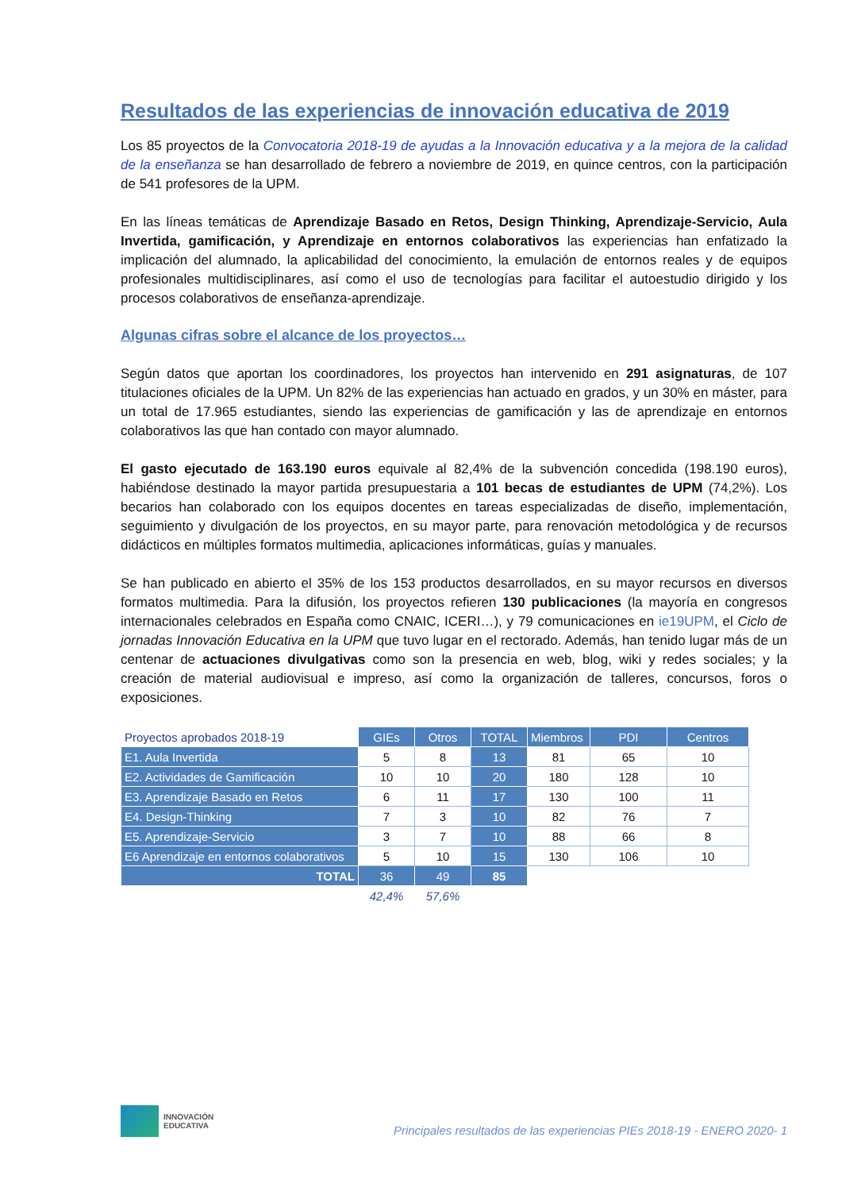Resultados de las experiencias de innovación educativa de 2019
Los 85 proyectos de la Convocatoria 2018-19 de ayudas a la Innovación educativa y a la mejora de la calidad de la enseñanza se han desarrollado de febrero a noviembre de 2019, en quince centros, con la participación de 541 profesores de la UPM.
En las líneas temáticas de Aprendizaje Basado en Retos, Design Thinking, Aprendizaje-Servicio, Aula Invertida, gamificación, y Aprendizaje en entornos colaborativos las experiencias han enfatizado la implicación del alumnado, la aplicabilidad del conocimiento, la emulación de entornos reales y de equipos profesionales multidisciplinares, así como el uso de tecnologías para facilitar el autoestudio dirigido y los procesos colaborativos de enseñanza-aprendizaje.
Algunas cifras sobre el alcance de los proyectos…
Según datos que aportan los coordinadores, los proyectos han intervenido en 291 asignaturas, de 107 titulaciones oficiales de la UPM. Un 82% de las experiencias han actuado en grados, y un 30% en máster, para un total de 17.965 estudiantes, siendo las experiencias de gamificación y las de aprendizaje en entornos colaborativos las que han contado con mayor alumnado.
El gasto ejecutado de 163.190 euros equivale al 82,4% de la subvención concedida (198.190 euros), habiéndose destinado la mayor partida presupuestaria a 101 becas de estudiantes de UPM (74,2%). Los becarios han colaborado con los equipos docentes en tareas especializadas de diseño, implementación, seguimiento y divulgación de los proyectos, en su mayor parte, para renovación metodológica y de recursos didácticos en múltiples formatos multimedia, aplicaciones informáticas, guías y manuales.
Se han publicado en abierto el 35% de los 153 productos desarrollados, en su mayor recursos en diversos formatos multimedia. Para la difusión, los proyectos refieren 130 publicaciones (la mayoría en congresos internacionales celebrados en España como CNAIC, ICERI…), y 79 comunicaciones en ie19UPM, el Ciclo de jornadas Innovación Educativa en la UPM que tuvo lugar en el rectorado. Además, han tenido lugar más de un centenar de actuaciones divulgativas como son la presencia en web, blog, wiki y redes sociales; y la creación de material audiovisual e impreso, así como la organización de talleres, concursos, foros o exposiciones.
| Proyectos aprobados 2018-19 | GIEs | Otros | TOTAL | Miembros | PDI | Centros |
| --- | --- | --- | --- | --- | --- | --- |
| E1. Aula Invertida | 5 | 8 | 13 | 81 | 65 | 10 |
| E2. Actividades de Gamificación | 10 | 10 | 20 | 180 | 128 | 10 |
| E3. Aprendizaje Basado en Retos | 6 | 11 | 17 | 130 | 100 | 11 |
| E4. Design-Thinking | 7 | 3 | 10 | 82 | 76 | 7 |
| E5. Aprendizaje-Servicio | 3 | 7 | 10 | 88 | 66 | 8 |
| E6 Aprendizaje en entornos colaborativos | 5 | 10 | 15 | 130 | 106 | 10 |
| TOTAL | 36 | 49 | 85 | | | |
| | 42,4% | 57,6% | | | | |
INNOVACIÓN
EDUCATIVA
Principales resultados de las experiencias PIEs 2018-19 - ENERO 2020- 1